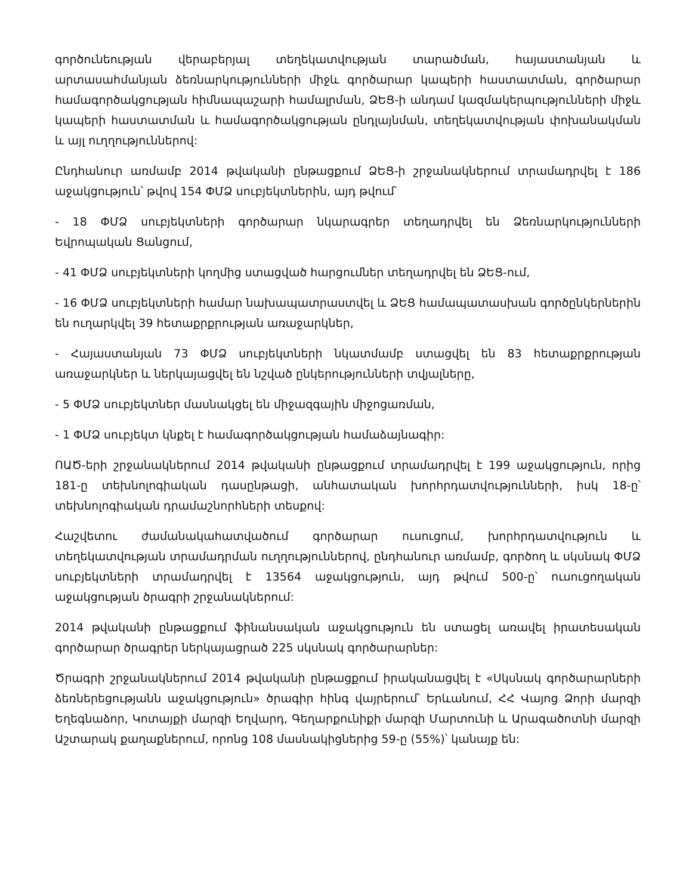գործունեության վերաբերյալ տեղեկատվության տարածման, հայաստանյան և արտասահմանյան ձեռնարկությունների միջև գործարար կապերի հաստատման, գործարար համագործակցության հիմնապաշարի համալրման, ՁԵՑ-ի անդամ կազմակերպությունների միջև կապերի հաստատման և համագործակցության ընդլայնման, տեղեկատվության փոխանակման և այլ ուղղություններով:
Ընդհանուր առմամբ 2014 թվականի ընթացքում ՁԵՑ-ի շրջանակներում տրամադրվել է 186 աջակցություն՝ թվով 154 ՓՄՁ սուբյեկտներին, այդ թվում՝
- 18 ՓՄՁ սուբյեկտների գործարար նկարագրեր տեղադրվել են Ձեռնարկությունների Եվրոպական Ցանցում,
- 41 ՓՄՁ սուբյեկտների կողմից ստացված հարցումներ տեղադրվել են ՁԵՑ-ում,
- 16 ՓՄՁ սուբյեկտների համար նախապատրաստվել և ՁԵՑ համապատասխան գործընկերներին են ուղարկվել 39 հետաքրքրության առաջարկներ,
- Հայաստանյան 73 ՓՄՁ սուբյեկտների նկատմամբ ստացվել են 83 հետաքրքրության առաջարկներ և ներկայացվել են նշված ընկերությունների տվյալները,
- 5 ՓՄՁ սուբյեկտներ մասնակցել են միջազգային միջոցառման,
- 1 ՓՄՁ սուբյեկտ կնքել է համագործակցության համաձայնագիր:
ՈԱԾ-երի շրջանակներում 2014 թվականի ընթացքում տրամադրվել է 199 աջակցություն, որից 181-ը տեխնոլոգիական դասընթացի, անհատական խորհրդատվությունների, իսկ 18-ը՝ տեխնոլոգիական դրամաշնորհների տեսքով:
Հաշվետու ժամանակահատվածում գործարար ուսուցում, խորհրդատվություն և տեղեկատվության տրամադրման ուղղություններով, ընդհանուր առմամբ, գործող և սկսնակ ՓՄՁ սուբյեկտների տրամադրվել է 13564 աջակցություն, այդ թվում 500-ը՝ ուսուցողական աջակցության ծրագրի շրջանակներում:
2014 թվականի ընթացքում ֆինանսական աջակցություն են ստացել առավել իրատեսական գործարար ծրագրեր ներկայացրած 225 սկսնակ գործարարներ:
Ծրագրի շրջանակներում 2014 թվականի ընթացքում իրականացվել է «Սկսնակ գործարարների ձեռներեցությանն աջակցություն» ծրագիր հինգ վայրերում՝ Երևանում, ՀՀ Վայոց Ձորի մարզի Եղեգնաձոր, Կոտայքի մարզի Եղվարդ, Գեղարքունիքի մարզի Մարտունի և Արագածոտնի մարզի Աշտարակ քաղաքներում, որոնց 108 մասնակիցներից 59-ը (55%)՝ կանայք են: